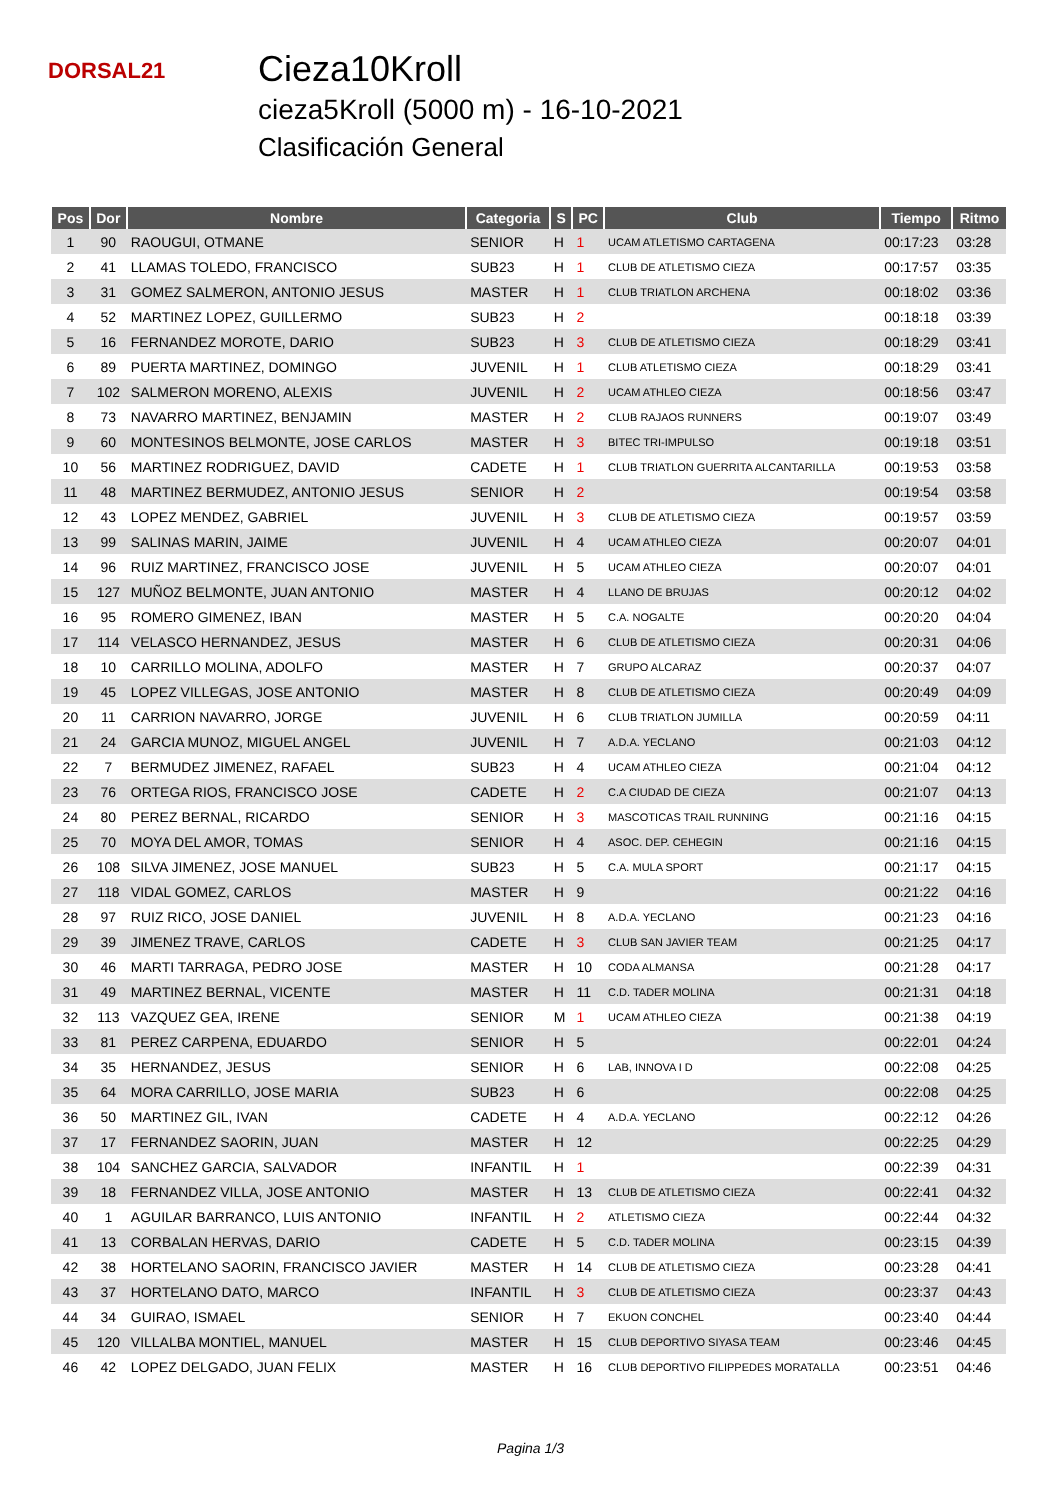DORSAL21
Cieza10Kroll
cieza5Kroll (5000 m) - 16-10-2021
Clasificación General
| Pos | Dor | Nombre | Categoria | S | PC | Club | Tiempo | Ritmo |
| --- | --- | --- | --- | --- | --- | --- | --- | --- |
| 1 | 90 | RAOUGUI, OTMANE | SENIOR | H | 1 | UCAM ATLETISMO CARTAGENA | 00:17:23 | 03:28 |
| 2 | 41 | LLAMAS TOLEDO, FRANCISCO | SUB23 | H | 1 | CLUB DE ATLETISMO CIEZA | 00:17:57 | 03:35 |
| 3 | 31 | GOMEZ SALMERON, ANTONIO JESUS | MASTER | H | 1 | CLUB TRIATLON ARCHENA | 00:18:02 | 03:36 |
| 4 | 52 | MARTINEZ LOPEZ, GUILLERMO | SUB23 | H | 2 | | 00:18:18 | 03:39 |
| 5 | 16 | FERNANDEZ MOROTE, DARIO | SUB23 | H | 3 | CLUB DE ATLETISMO CIEZA | 00:18:29 | 03:41 |
| 6 | 89 | PUERTA MARTINEZ, DOMINGO | JUVENIL | H | 1 | CLUB ATLETISMO CIEZA | 00:18:29 | 03:41 |
| 7 | 102 | SALMERON MORENO, ALEXIS | JUVENIL | H | 2 | UCAM ATHLEO CIEZA | 00:18:56 | 03:47 |
| 8 | 73 | NAVARRO MARTINEZ, BENJAMIN | MASTER | H | 2 | CLUB RAJAOS RUNNERS | 00:19:07 | 03:49 |
| 9 | 60 | MONTESINOS BELMONTE, JOSE CARLOS | MASTER | H | 3 | BITEC TRI-IMPULSO | 00:19:18 | 03:51 |
| 10 | 56 | MARTINEZ RODRIGUEZ, DAVID | CADETE | H | 1 | CLUB TRIATLON GUERRITA ALCANTARILLA | 00:19:53 | 03:58 |
| 11 | 48 | MARTINEZ BERMUDEZ, ANTONIO JESUS | SENIOR | H | 2 | | 00:19:54 | 03:58 |
| 12 | 43 | LOPEZ MENDEZ, GABRIEL | JUVENIL | H | 3 | CLUB DE ATLETISMO CIEZA | 00:19:57 | 03:59 |
| 13 | 99 | SALINAS MARIN, JAIME | JUVENIL | H | 4 | UCAM ATHLEO CIEZA | 00:20:07 | 04:01 |
| 14 | 96 | RUIZ MARTINEZ, FRANCISCO JOSE | JUVENIL | H | 5 | UCAM ATHLEO CIEZA | 00:20:07 | 04:01 |
| 15 | 127 | MUÑOZ BELMONTE, JUAN ANTONIO | MASTER | H | 4 | LLANO DE BRUJAS | 00:20:12 | 04:02 |
| 16 | 95 | ROMERO GIMENEZ, IBAN | MASTER | H | 5 | C.A. NOGALTE | 00:20:20 | 04:04 |
| 17 | 114 | VELASCO HERNANDEZ, JESUS | MASTER | H | 6 | CLUB DE ATLETISMO CIEZA | 00:20:31 | 04:06 |
| 18 | 10 | CARRILLO MOLINA, ADOLFO | MASTER | H | 7 | GRUPO ALCARAZ | 00:20:37 | 04:07 |
| 19 | 45 | LOPEZ VILLEGAS, JOSE ANTONIO | MASTER | H | 8 | CLUB DE ATLETISMO CIEZA | 00:20:49 | 04:09 |
| 20 | 11 | CARRION NAVARRO, JORGE | JUVENIL | H | 6 | CLUB TRIATLON JUMILLA | 00:20:59 | 04:11 |
| 21 | 24 | GARCIA MUNOZ, MIGUEL ANGEL | JUVENIL | H | 7 | A.D.A. YECLANO | 00:21:03 | 04:12 |
| 22 | 7 | BERMUDEZ JIMENEZ, RAFAEL | SUB23 | H | 4 | UCAM ATHLEO CIEZA | 00:21:04 | 04:12 |
| 23 | 76 | ORTEGA RIOS, FRANCISCO JOSE | CADETE | H | 2 | C.A CIUDAD DE CIEZA | 00:21:07 | 04:13 |
| 24 | 80 | PEREZ BERNAL, RICARDO | SENIOR | H | 3 | MASCOTICAS TRAIL RUNNING | 00:21:16 | 04:15 |
| 25 | 70 | MOYA DEL AMOR, TOMAS | SENIOR | H | 4 | ASOC. DEP. CEHEGIN | 00:21:16 | 04:15 |
| 26 | 108 | SILVA JIMENEZ, JOSE MANUEL | SUB23 | H | 5 | C.A. MULA SPORT | 00:21:17 | 04:15 |
| 27 | 118 | VIDAL GOMEZ, CARLOS | MASTER | H | 9 | | 00:21:22 | 04:16 |
| 28 | 97 | RUIZ RICO, JOSE DANIEL | JUVENIL | H | 8 | A.D.A. YECLANO | 00:21:23 | 04:16 |
| 29 | 39 | JIMENEZ TRAVE, CARLOS | CADETE | H | 3 | CLUB SAN JAVIER TEAM | 00:21:25 | 04:17 |
| 30 | 46 | MARTI TARRAGA, PEDRO JOSE | MASTER | H | 10 | CODA ALMANSA | 00:21:28 | 04:17 |
| 31 | 49 | MARTINEZ BERNAL, VICENTE | MASTER | H | 11 | C.D. TADER MOLINA | 00:21:31 | 04:18 |
| 32 | 113 | VAZQUEZ GEA, IRENE | SENIOR | M | 1 | UCAM ATHLEO CIEZA | 00:21:38 | 04:19 |
| 33 | 81 | PEREZ CARPENA, EDUARDO | SENIOR | H | 5 | | 00:22:01 | 04:24 |
| 34 | 35 | HERNANDEZ, JESUS | SENIOR | H | 6 | LAB, INNOVA I D | 00:22:08 | 04:25 |
| 35 | 64 | MORA CARRILLO, JOSE MARIA | SUB23 | H | 6 | | 00:22:08 | 04:25 |
| 36 | 50 | MARTINEZ GIL, IVAN | CADETE | H | 4 | A.D.A. YECLANO | 00:22:12 | 04:26 |
| 37 | 17 | FERNANDEZ SAORIN, JUAN | MASTER | H | 12 | | 00:22:25 | 04:29 |
| 38 | 104 | SANCHEZ GARCIA, SALVADOR | INFANTIL | H | 1 | | 00:22:39 | 04:31 |
| 39 | 18 | FERNANDEZ VILLA, JOSE ANTONIO | MASTER | H | 13 | CLUB DE ATLETISMO CIEZA | 00:22:41 | 04:32 |
| 40 | 1 | AGUILAR BARRANCO, LUIS ANTONIO | INFANTIL | H | 2 | ATLETISMO CIEZA | 00:22:44 | 04:32 |
| 41 | 13 | CORBALAN HERVAS, DARIO | CADETE | H | 5 | C.D. TADER MOLINA | 00:23:15 | 04:39 |
| 42 | 38 | HORTELANO SAORIN, FRANCISCO JAVIER | MASTER | H | 14 | CLUB DE ATLETISMO CIEZA | 00:23:28 | 04:41 |
| 43 | 37 | HORTELANO DATO, MARCO | INFANTIL | H | 3 | CLUB DE ATLETISMO CIEZA | 00:23:37 | 04:43 |
| 44 | 34 | GUIRAO, ISMAEL | SENIOR | H | 7 | EKUON CONCHEL | 00:23:40 | 04:44 |
| 45 | 120 | VILLALBA MONTIEL, MANUEL | MASTER | H | 15 | CLUB DEPORTIVO SIYASA TEAM | 00:23:46 | 04:45 |
| 46 | 42 | LOPEZ DELGADO, JUAN FELIX | MASTER | H | 16 | CLUB DEPORTIVO FILIPPEDES MORATALLA | 00:23:51 | 04:46 |
Pagina 1/3